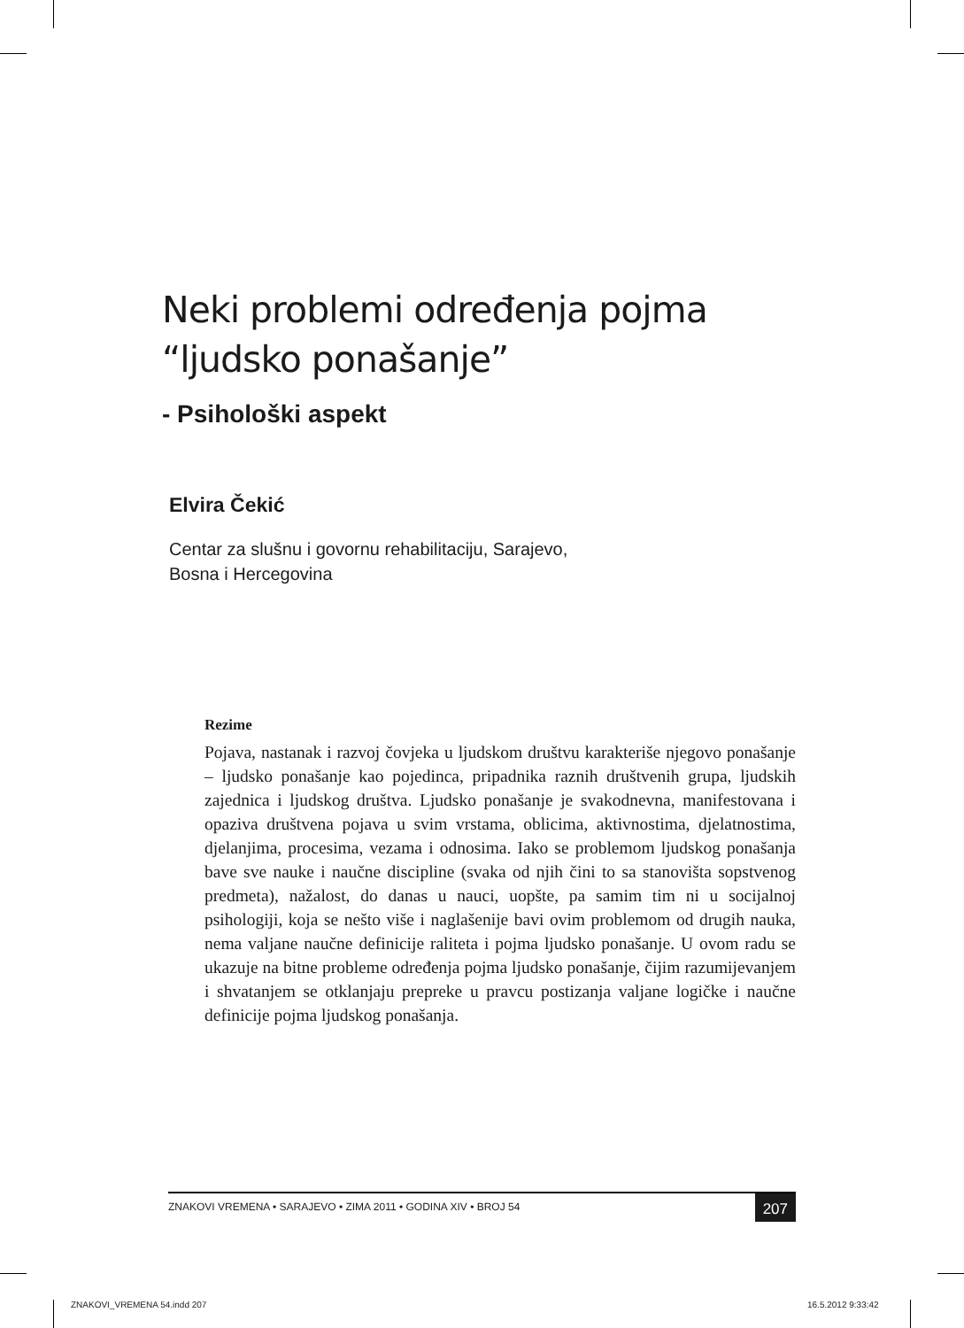Neki problemi određenja pojma
“ljudsko ponašanje”
- Psihološki aspekt
Elvira Čekić
Centar za slušnu i govornu rehabilitaciju, Sarajevo,
Bosna i Hercegovina
Rezime
Pojava, nastanak i razvoj čovjeka u ljudskom društvu karakteriše njegovo ponašanje – ljudsko ponašanje kao pojedinca, pripadnika raznih društvenih grupa, ljudskih zajednica i ljudskog društva. Ljudsko ponašanje je svakodnevna, manifestovana i opaziva društvena pojava u svim vrstama, oblicima, aktivnostima, djelatnostima, djelanjima, procesima, vezama i odnosima. Iako se problemom ljudskog ponašanja bave sve nauke i naučne discipline (svaka od njih čini to sa stanovišta sopstvenog predmeta), nažalost, do danas u nauci, uopšte, pa samim tim ni u socijalnoj psihologiji, koja se nešto više i naglašenije bavi ovim problemom od drugih nauka, nema valjane naučne definicije raliteta i pojma ljudsko ponašanje. U ovom radu se ukazuje na bitne probleme određenja pojma ljudsko ponašanje, čijim razumijevanjem i shvatanjem se otklanjaju prepreke u pravcu postizanja valjane logičke i naučne definicije pojma ljudskog ponašanja.
ZNAKOVI VREMENA • SARAJEVO • ZIMA 2011 • GODINA XIV • BROJ 54 207
ZNAKOVI_VREMENA 54.indd 207 16.5.2012 9:33:42